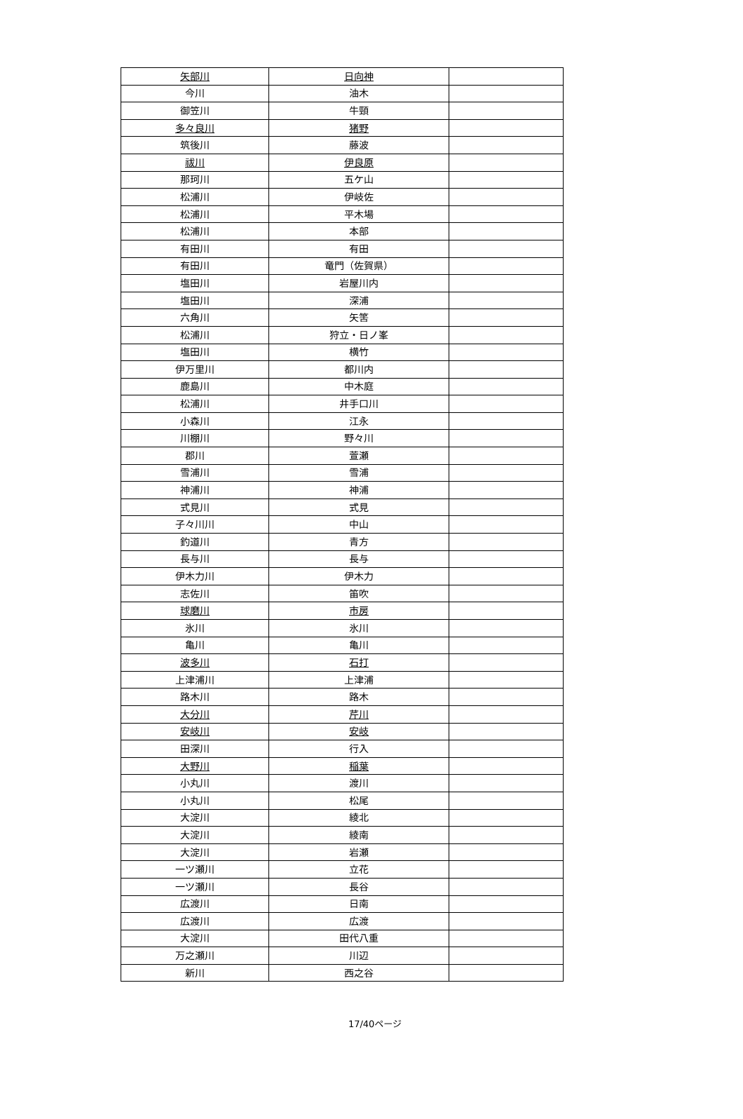| 矢部川 | 日向神 | |
| 今川 | 油木 | |
| 御笠川 | 牛頸 | |
| 多々良川 | 猪野 | |
| 筑後川 | 藤波 | |
| 祓川 | 伊良原 | |
| 那珂川 | 五ケ山 | |
| 松浦川 | 伊岐佐 | |
| 松浦川 | 平木場 | |
| 松浦川 | 本部 | |
| 有田川 | 有田 | |
| 有田川 | 竜門（佐賀県） | |
| 塩田川 | 岩屋川内 | |
| 塩田川 | 深浦 | |
| 六角川 | 矢筈 | |
| 松浦川 | 狩立・日ノ峯 | |
| 塩田川 | 横竹 | |
| 伊万里川 | 都川内 | |
| 鹿島川 | 中木庭 | |
| 松浦川 | 井手口川 | |
| 小森川 | 江永 | |
| 川棚川 | 野々川 | |
| 郡川 | 萱瀬 | |
| 雪浦川 | 雪浦 | |
| 神浦川 | 神浦 | |
| 式見川 | 式見 | |
| 子々川川 | 中山 | |
| 釣道川 | 青方 | |
| 長与川 | 長与 | |
| 伊木力川 | 伊木力 | |
| 志佐川 | 笛吹 | |
| 球磨川 | 市房 | |
| 氷川 | 氷川 | |
| 亀川 | 亀川 | |
| 波多川 | 石打 | |
| 上津浦川 | 上津浦 | |
| 路木川 | 路木 | |
| 大分川 | 芹川 | |
| 安岐川 | 安岐 | |
| 田深川 | 行入 | |
| 大野川 | 稲葉 | |
| 小丸川 | 渡川 | |
| 小丸川 | 松尾 | |
| 大淀川 | 綾北 | |
| 大淀川 | 綾南 | |
| 大淀川 | 岩瀬 | |
| 一ツ瀬川 | 立花 | |
| 一ツ瀬川 | 長谷 | |
| 広渡川 | 日南 | |
| 広渡川 | 広渡 | |
| 大淀川 | 田代八重 | |
| 万之瀬川 | 川辺 | |
| 新川 | 西之谷 | |
17/40ページ